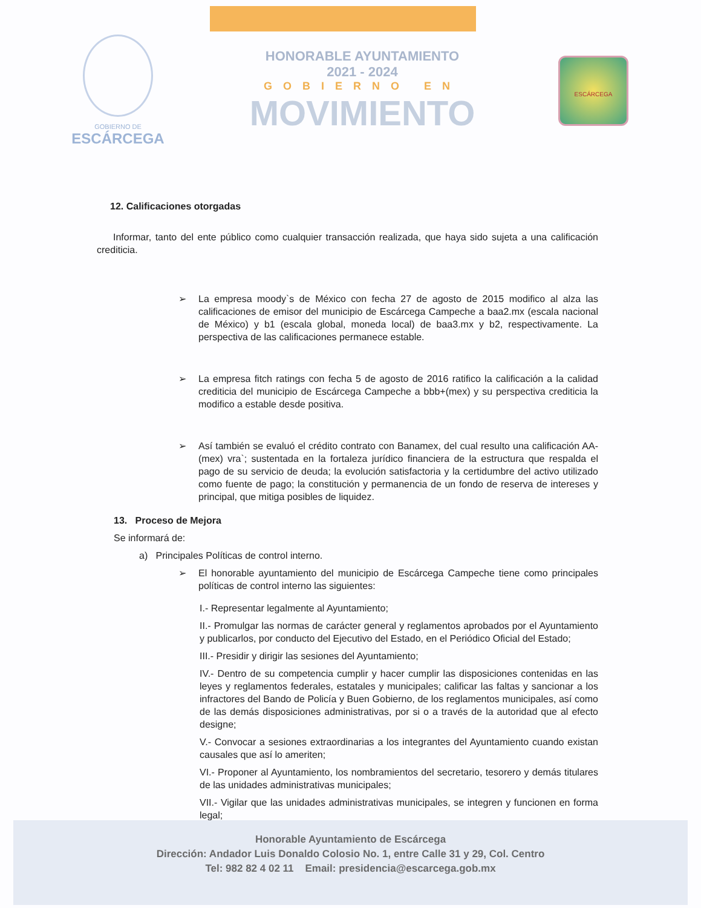GOBIERNO DE
ESCÁRCEGA
HONORABLE AYUNTAMIENTO
2021 - 2024
GOBIERNO EN
MOVIMIENTO
ESCÁRCEGA
12. Calificaciones otorgadas
Informar, tanto del ente público como cualquier transacción realizada, que haya sido sujeta a una calificación crediticia.
➢ La empresa moody`s de México con fecha 27 de agosto de 2015 modifico al alza las calificaciones de emisor del municipio de Escárcega Campeche a baa2.mx (escala nacional de México) y b1 (escala global, moneda local) de baa3.mx y b2, respectivamente. La perspectiva de las calificaciones permanece estable.
➢ La empresa fitch ratings con fecha 5 de agosto de 2016 ratifico la calificación a la calidad crediticia del municipio de Escárcega Campeche a bbb+(mex) y su perspectiva crediticia la modifico a estable desde positiva.
➢ Así también se evaluó el crédito contrato con Banamex, del cual resulto una calificación AA-(mex) vra`; sustentada en la fortaleza jurídico financiera de la estructura que respalda el pago de su servicio de deuda; la evolución satisfactoria y la certidumbre del activo utilizado como fuente de pago; la constitución y permanencia de un fondo de reserva de intereses y principal, que mitiga posibles de liquidez.
13. Proceso de Mejora
Se informará de:
a) Principales Políticas de control interno.
➢ El honorable ayuntamiento del municipio de Escárcega Campeche tiene como principales políticas de control interno las siguientes:
I.- Representar legalmente al Ayuntamiento;
II.- Promulgar las normas de carácter general y reglamentos aprobados por el Ayuntamiento y publicarlos, por conducto del Ejecutivo del Estado, en el Periódico Oficial del Estado;
III.- Presidir y dirigir las sesiones del Ayuntamiento;
IV.- Dentro de su competencia cumplir y hacer cumplir las disposiciones contenidas en las leyes y reglamentos federales, estatales y municipales; calificar las faltas y sancionar a los infractores del Bando de Policía y Buen Gobierno, de los reglamentos municipales, así como de las demás disposiciones administrativas, por si o a través de la autoridad que al efecto designe;
V.- Convocar a sesiones extraordinarias a los integrantes del Ayuntamiento cuando existan causales que así lo ameriten;
VI.- Proponer al Ayuntamiento, los nombramientos del secretario, tesorero y demás titulares de las unidades administrativas municipales;
VII.- Vigilar que las unidades administrativas municipales, se integren y funcionen en forma legal;
Honorable Ayuntamiento de Escárcega
Dirección: Andador Luis Donaldo Colosio No. 1, entre Calle 31 y 29, Col. Centro
Tel: 982 82 4 02 11 Email: presidencia@escarcega.gob.mx